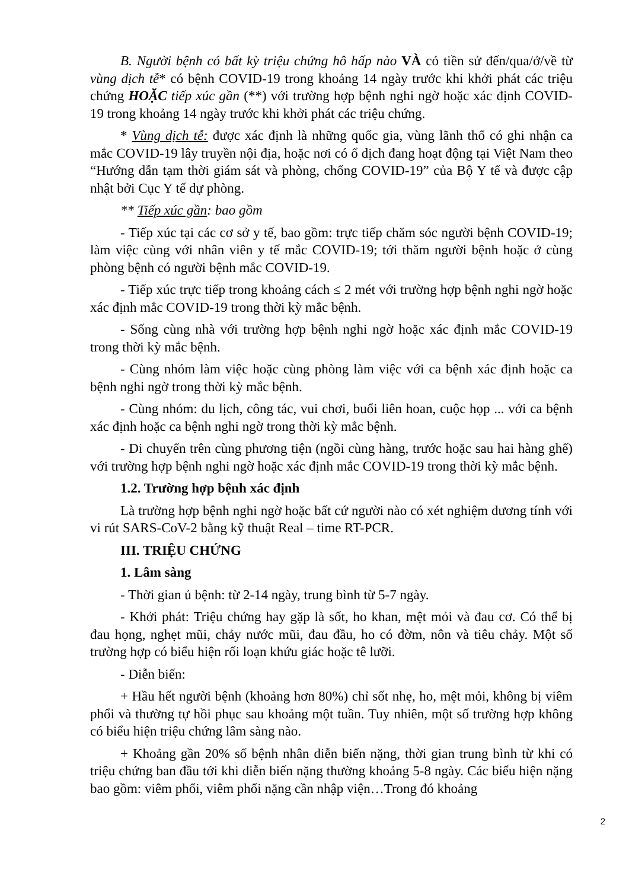B. Người bệnh có bất kỳ triệu chứng hô hấp nào VÀ có tiền sử đến/qua/ở/về từ vùng dịch tễ* có bệnh COVID-19 trong khoảng 14 ngày trước khi khởi phát các triệu chứng HOẶC tiếp xúc gần (**) với trường hợp bệnh nghi ngờ hoặc xác định COVID-19 trong khoảng 14 ngày trước khi khởi phát các triệu chứng.
* Vùng dịch tễ: được xác định là những quốc gia, vùng lãnh thổ có ghi nhận ca mắc COVID-19 lây truyền nội địa, hoặc nơi có ổ dịch đang hoạt động tại Việt Nam theo “Hướng dẫn tạm thời giám sát và phòng, chống COVID-19” của Bộ Y tế và được cập nhật bởi Cục Y tế dự phòng.
** Tiếp xúc gần: bao gồm
- Tiếp xúc tại các cơ sở y tế, bao gồm: trực tiếp chăm sóc người bệnh COVID-19; làm việc cùng với nhân viên y tế mắc COVID-19; tới thăm người bệnh hoặc ở cùng phòng bệnh có người bệnh mắc COVID-19.
- Tiếp xúc trực tiếp trong khoảng cách ≤ 2 mét với trường hợp bệnh nghi ngờ hoặc xác định mắc COVID-19 trong thời kỳ mắc bệnh.
- Sống cùng nhà với trường hợp bệnh nghi ngờ hoặc xác định mắc COVID-19 trong thời kỳ mắc bệnh.
- Cùng nhóm làm việc hoặc cùng phòng làm việc với ca bệnh xác định hoặc ca bệnh nghi ngờ trong thời kỳ mắc bệnh.
- Cùng nhóm: du lịch, công tác, vui chơi, buổi liên hoan, cuộc họp ... với ca bệnh xác định hoặc ca bệnh nghi ngờ trong thời kỳ mắc bệnh.
- Di chuyển trên cùng phương tiện (ngồi cùng hàng, trước hoặc sau hai hàng ghế) với trường hợp bệnh nghi ngờ hoặc xác định mắc COVID-19 trong thời kỳ mắc bệnh.
1.2. Trường hợp bệnh xác định
Là trường hợp bệnh nghi ngờ hoặc bất cứ người nào có xét nghiệm dương tính với vi rút SARS-CoV-2 bằng kỹ thuật Real – time RT-PCR.
III. TRIỆU CHỨNG
1. Lâm sàng
- Thời gian ủ bệnh: từ 2-14 ngày, trung bình từ 5-7 ngày.
- Khởi phát: Triệu chứng hay gặp là sốt, ho khan, mệt mỏi và đau cơ. Có thể bị đau họng, nghẹt mũi, chảy nước mũi, đau đầu, ho có đờm, nôn và tiêu chảy. Một số trường hợp có biểu hiện rối loạn khứu giác hoặc tê lưỡi.
- Diễn biến:
+ Hầu hết người bệnh (khoảng hơn 80%) chỉ sốt nhẹ, ho, mệt mỏi, không bị viêm phổi và thường tự hồi phục sau khoảng một tuần. Tuy nhiên, một số trường hợp không có biểu hiện triệu chứng lâm sàng nào.
+ Khoảng gần 20% số bệnh nhân diễn biến nặng, thời gian trung bình từ khi có triệu chứng ban đầu tới khi diễn biến nặng thường khoảng 5-8 ngày. Các biểu hiện nặng bao gồm: viêm phổi, viêm phổi nặng cần nhập viện…Trong đó khoảng
2